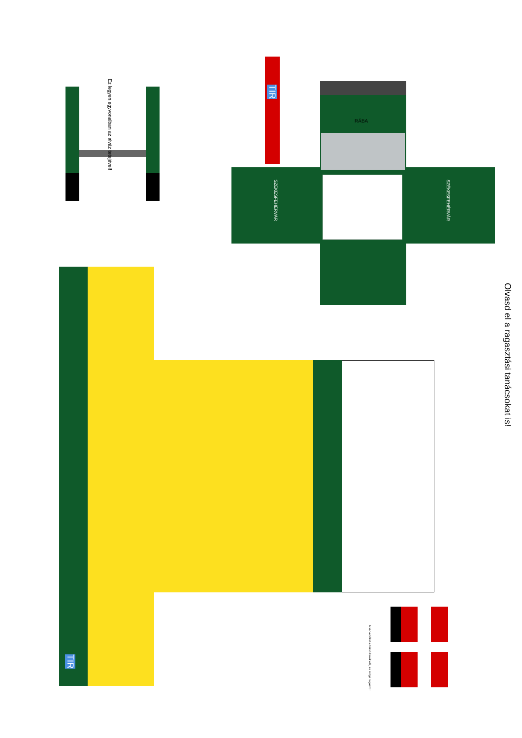Ez legyen egyvonalban az alváz tetejével!
TIR
SZÉKESFEHÉRVÁR
SZÉKESFEHÉRVÁR
RÁBA
TIR
A sárvédőket a hátsó kerék elé, és mögé ragaszd!
Olvasd el a ragasztási tanácsokat is!